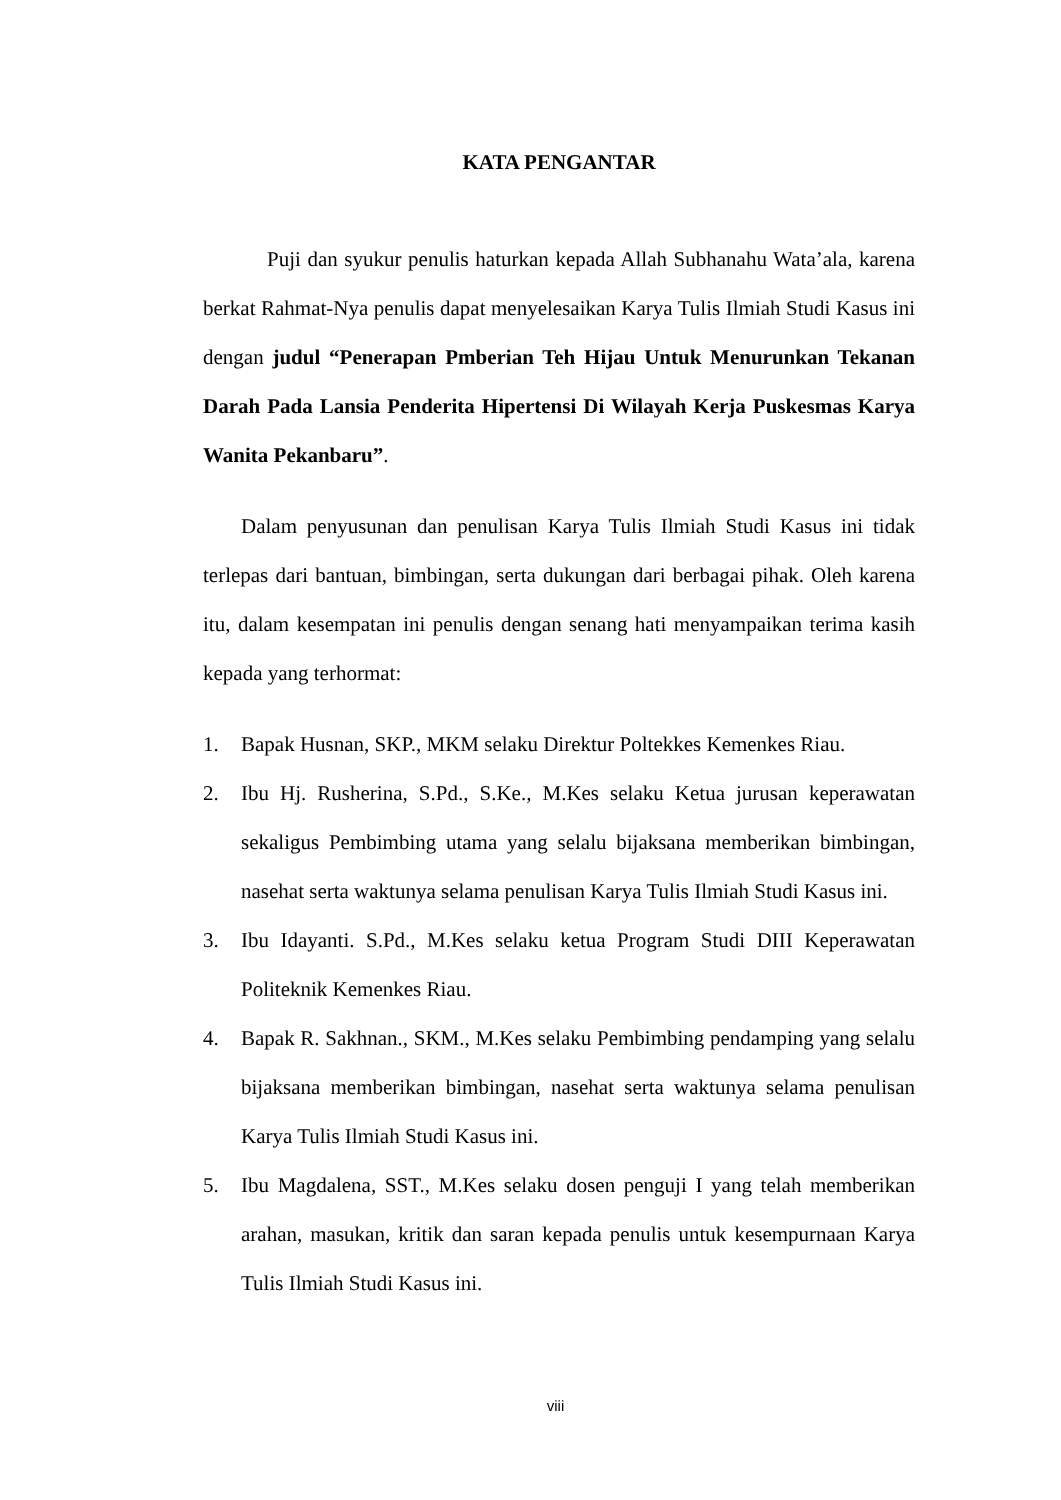KATA PENGANTAR
Puji dan syukur penulis haturkan kepada Allah Subhanahu Wata’ala, karena berkat Rahmat-Nya penulis dapat menyelesaikan Karya Tulis Ilmiah Studi Kasus ini dengan judul “Penerapan Pmberian Teh Hijau Untuk Menurunkan Tekanan Darah Pada Lansia Penderita Hipertensi Di Wilayah Kerja Puskesmas Karya Wanita Pekanbaru”.
Dalam penyusunan dan penulisan Karya Tulis Ilmiah Studi Kasus ini tidak terlepas dari bantuan, bimbingan, serta dukungan dari berbagai pihak. Oleh karena itu, dalam kesempatan ini penulis dengan senang hati menyampaikan terima kasih kepada yang terhormat:
1. Bapak Husnan, SKP., MKM selaku Direktur Poltekkes Kemenkes Riau.
2. Ibu Hj. Rusherina, S.Pd., S.Ke., M.Kes selaku Ketua jurusan keperawatan sekaligus Pembimbing utama yang selalu bijaksana memberikan bimbingan, nasehat serta waktunya selama penulisan Karya Tulis Ilmiah Studi Kasus ini.
3. Ibu Idayanti. S.Pd., M.Kes selaku ketua Program Studi DIII Keperawatan Politeknik Kemenkes Riau.
4. Bapak R. Sakhnan., SKM., M.Kes selaku Pembimbing pendamping yang selalu bijaksana memberikan bimbingan, nasehat serta waktunya selama penulisan Karya Tulis Ilmiah Studi Kasus ini.
5. Ibu Magdalena, SST., M.Kes selaku dosen penguji I yang telah memberikan arahan, masukan, kritik dan saran kepada penulis untuk kesempurnaan Karya Tulis Ilmiah Studi Kasus ini.
viii